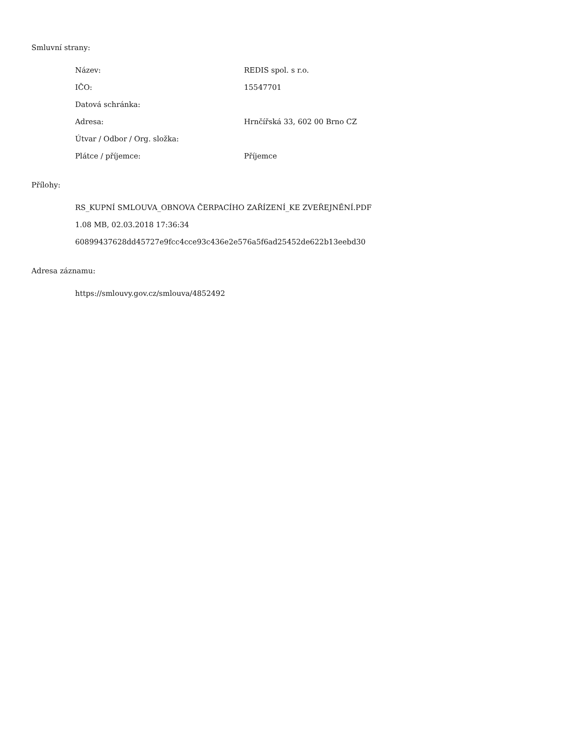Smluvní strany:
| Název: | REDIS spol. s r.o. |
| IČO: | 15547701 |
| Datová schránka: | |
| Adresa: | Hrnčířská 33, 602 00 Brno CZ |
| Útvar / Odbor / Org. složka: | |
| Plátce / příjemce: | Příjemce |
Přílohy:
RS_KUPNÍ SMLOUVA_OBNOVA ČERPACÍHO ZAŘÍZENÍ_KE ZVEŘEJNĚNÍ.PDF
1.08 MB, 02.03.2018 17:36:34
60899437628dd45727e9fcc4cce93c436e2e576a5f6ad25452de622b13eebd30
Adresa záznamu:
https://smlouvy.gov.cz/smlouva/4852492